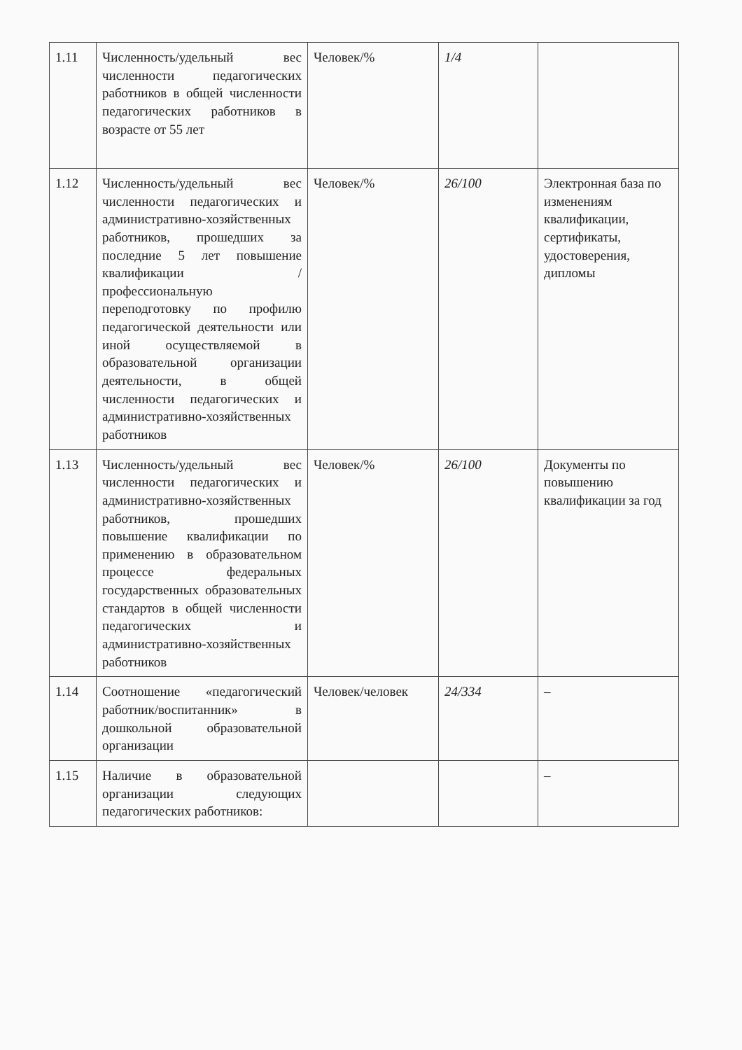| 1.11 | Численность/удельный вес численности педагогических работников в общей численности педагогических работников в возрасте от 55 лет | Человек/% | 1/4 | |
| 1.12 | Численность/удельный вес численности педагогических и административно-хозяйственных работников, прошедших за последние 5 лет повышение квалификации / профессиональную переподготовку по профилю педагогической деятельности или иной осуществляемой в образовательной организации деятельности, в общей численности педагогических и административно-хозяйственных работников | Человек/% | 26/100 | Электронная база по изменениям квалификации, сертификаты, удостоверения, дипломы |
| 1.13 | Численность/удельный вес численности педагогических и административно-хозяйственных работников, прошедших повышение квалификации по применению в образовательном процессе федеральных государственных образовательных стандартов в общей численности педагогических и административно-хозяйственных работников | Человек/% | 26/100 | Документы по повышению квалификации за год |
| 1.14 | Соотношение «педагогический работник/воспитанник» в дошкольной образовательной организации | Человек/человек | 24/334 | – |
| 1.15 | Наличие в образовательной организации следующих педагогических работников: | | | – |